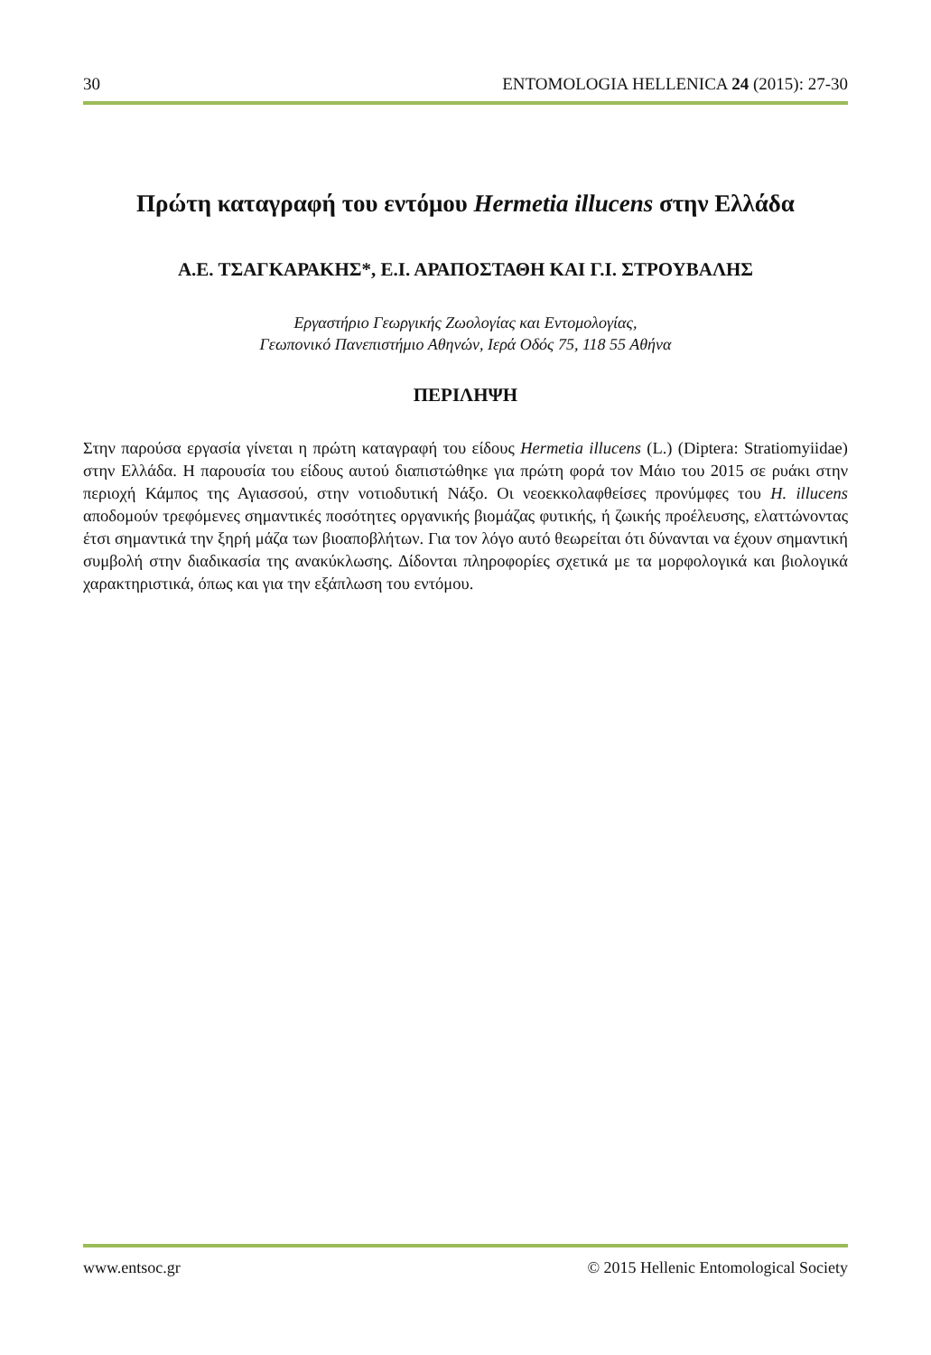30 ENTOMOLOGIA HELLENICA 24 (2015): 27-30
Πρώτη καταγραφή του εντόμου Hermetia illucens στην Ελλάδα
Α.Ε. ΤΣΑΓΚΑΡΑΚΗΣ*, Ε.Ι. ΑΡΑΠΟΣΤΑΘΗ ΚΑΙ Γ.Ι. ΣΤΡΟΥΒΑΛΗΣ
Εργαστήριο Γεωργικής Ζωολογίας και Εντομολογίας,
Γεωπονικό Πανεπιστήμιο Αθηνών, Ιερά Οδός 75, 118 55 Αθήνα
ΠΕΡΙΛΗΨΗ
Στην παρούσα εργασία γίνεται η πρώτη καταγραφή του είδους Hermetia illucens (L.) (Diptera: Stratiomyiidae) στην Ελλάδα. Η παρουσία του είδους αυτού διαπιστώθηκε για πρώτη φορά τον Μάιο του 2015 σε ρυάκι στην περιοχή Κάμπος της Αγιασσού, στην νοτιοδυτική Νάξο. Οι νεοεκκολαφθείσες προνύμφες του H. illucens αποδομούν τρεφόμενες σημαντικές ποσότητες οργανικής βιομάζας φυτικής, ή ζωικής προέλευσης, ελαττώνοντας έτσι σημαντικά την ξηρή μάζα των βιοαποβλήτων. Για τον λόγο αυτό θεωρείται ότι δύνανται να έχουν σημαντική συμβολή στην διαδικασία της ανακύκλωσης. Δίδονται πληροφορίες σχετικά με τα μορφολογικά και βιολογικά χαρακτηριστικά, όπως και για την εξάπλωση του εντόμου.
www.entsoc.gr © 2015 Hellenic Entomological Society